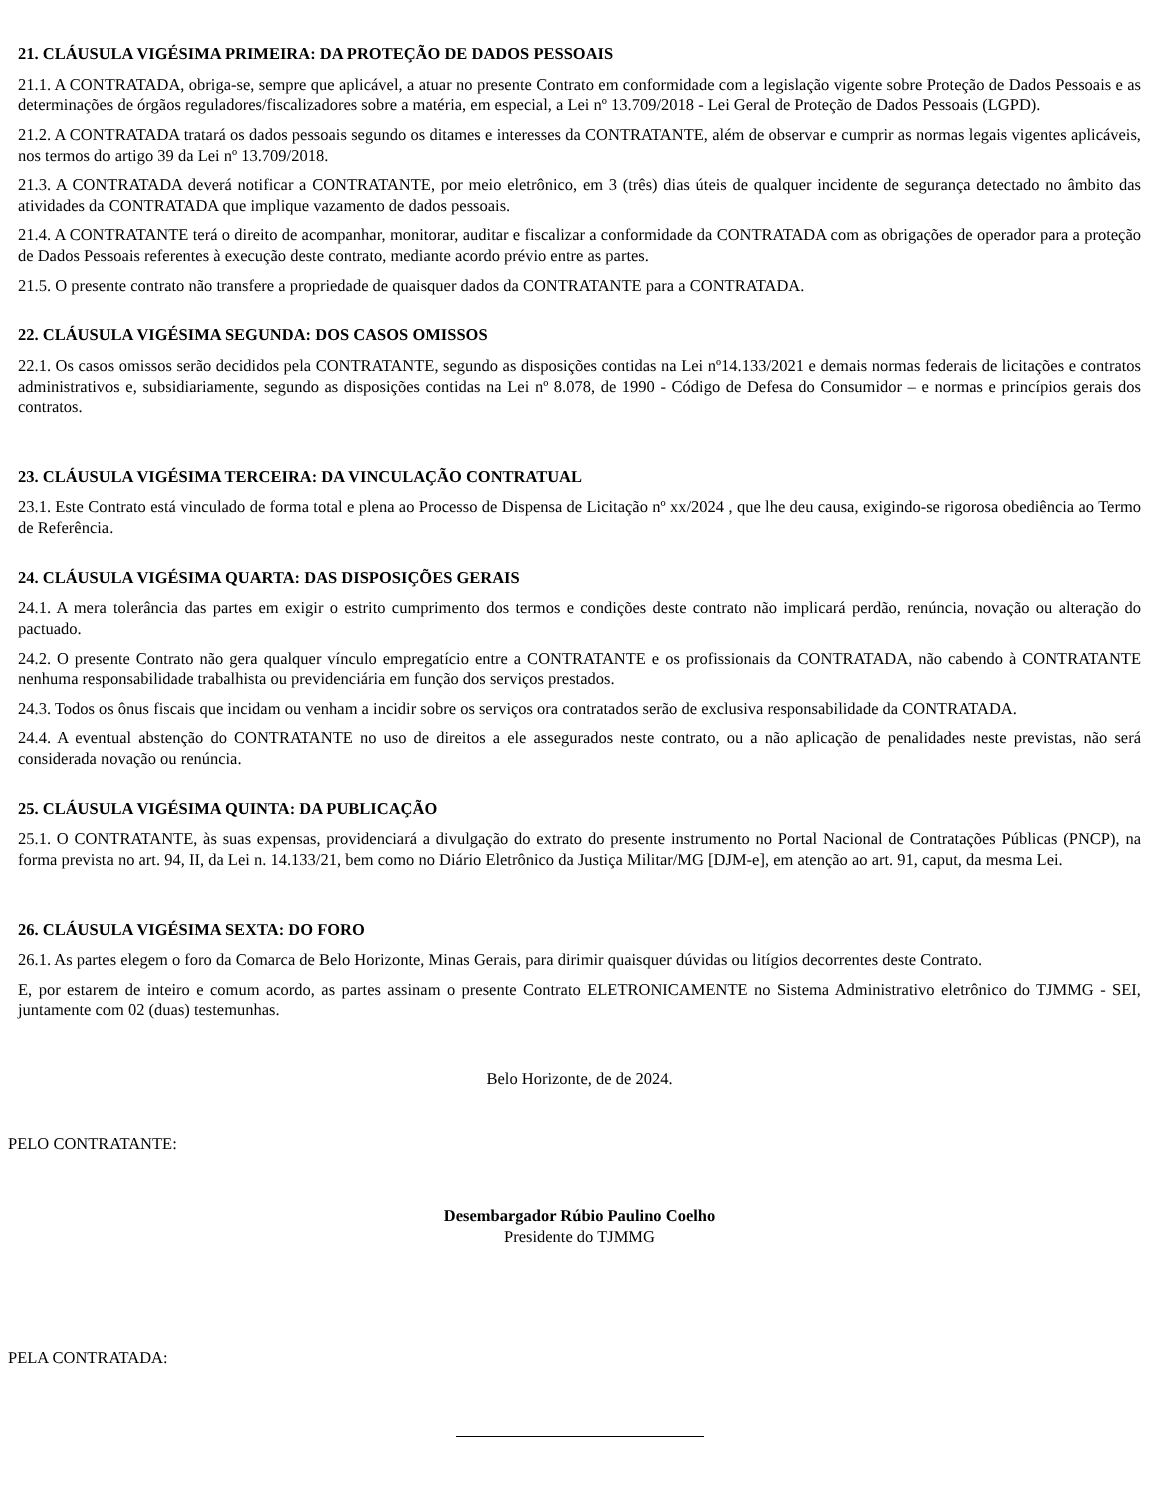21. CLÁUSULA VIGÉSIMA PRIMEIRA: DA PROTEÇÃO DE DADOS PESSOAIS
21.1. A CONTRATADA, obriga-se, sempre que aplicável, a atuar no presente Contrato em conformidade com a legislação vigente sobre Proteção de Dados Pessoais e as determinações de órgãos reguladores/fiscalizadores sobre a matéria, em especial, a Lei nº 13.709/2018 - Lei Geral de Proteção de Dados Pessoais (LGPD).
21.2. A CONTRATADA tratará os dados pessoais segundo os ditames e interesses da CONTRATANTE, além de observar e cumprir as normas legais vigentes aplicáveis, nos termos do artigo 39 da Lei nº 13.709/2018.
21.3. A CONTRATADA deverá notificar a CONTRATANTE, por meio eletrônico, em 3 (três) dias úteis de qualquer incidente de segurança detectado no âmbito das atividades da CONTRATADA que implique vazamento de dados pessoais.
21.4. A CONTRATANTE terá o direito de acompanhar, monitorar, auditar e fiscalizar a conformidade da CONTRATADA com as obrigações de operador para a proteção de Dados Pessoais referentes à execução deste contrato, mediante acordo prévio entre as partes.
21.5. O presente contrato não transfere a propriedade de quaisquer dados da CONTRATANTE para a CONTRATADA.
22. CLÁUSULA VIGÉSIMA SEGUNDA: DOS CASOS OMISSOS
22.1. Os casos omissos serão decididos pela CONTRATANTE, segundo as disposições contidas na Lei nº14.133/2021 e demais normas federais de licitações e contratos administrativos e, subsidiariamente, segundo as disposições contidas na Lei nº 8.078, de 1990 - Código de Defesa do Consumidor – e normas e princípios gerais dos contratos.
23. CLÁUSULA VIGÉSIMA TERCEIRA: DA VINCULAÇÃO CONTRATUAL
23.1. Este Contrato está vinculado de forma total e plena ao Processo de Dispensa de Licitação nº xx/2024 , que lhe deu causa, exigindo-se rigorosa obediência ao Termo de Referência.
24. CLÁUSULA VIGÉSIMA QUARTA: DAS DISPOSIÇÕES GERAIS
24.1. A mera tolerância das partes em exigir o estrito cumprimento dos termos e condições deste contrato não implicará perdão, renúncia, novação ou alteração do pactuado.
24.2. O presente Contrato não gera qualquer vínculo empregatício entre a CONTRATANTE e os profissionais da CONTRATADA, não cabendo à CONTRATANTE nenhuma responsabilidade trabalhista ou previdenciária em função dos serviços prestados.
24.3. Todos os ônus fiscais que incidam ou venham a incidir sobre os serviços ora contratados serão de exclusiva responsabilidade da CONTRATADA.
24.4. A eventual abstenção do CONTRATANTE no uso de direitos a ele assegurados neste contrato, ou a não aplicação de penalidades neste previstas, não será considerada novação ou renúncia.
25. CLÁUSULA VIGÉSIMA QUINTA: DA PUBLICAÇÃO
25.1. O CONTRATANTE, às suas expensas, providenciará a divulgação do extrato do presente instrumento no Portal Nacional de Contratações Públicas (PNCP), na forma prevista no art. 94, II, da Lei n. 14.133/21, bem como no Diário Eletrônico da Justiça Militar/MG [DJM-e], em atenção ao art. 91, caput, da mesma Lei.
26. CLÁUSULA VIGÉSIMA SEXTA: DO FORO
26.1. As partes elegem o foro da Comarca de Belo Horizonte, Minas Gerais, para dirimir quaisquer dúvidas ou litígios decorrentes deste Contrato.
E, por estarem de inteiro e comum acordo, as partes assinam o presente Contrato ELETRONICAMENTE no Sistema Administrativo eletrônico do TJMMG - SEI, juntamente com 02 (duas) testemunhas.
Belo Horizonte, de de 2024.
PELO CONTRATANTE:
Desembargador Rúbio Paulino Coelho
Presidente do TJMMG
PELA CONTRATADA: